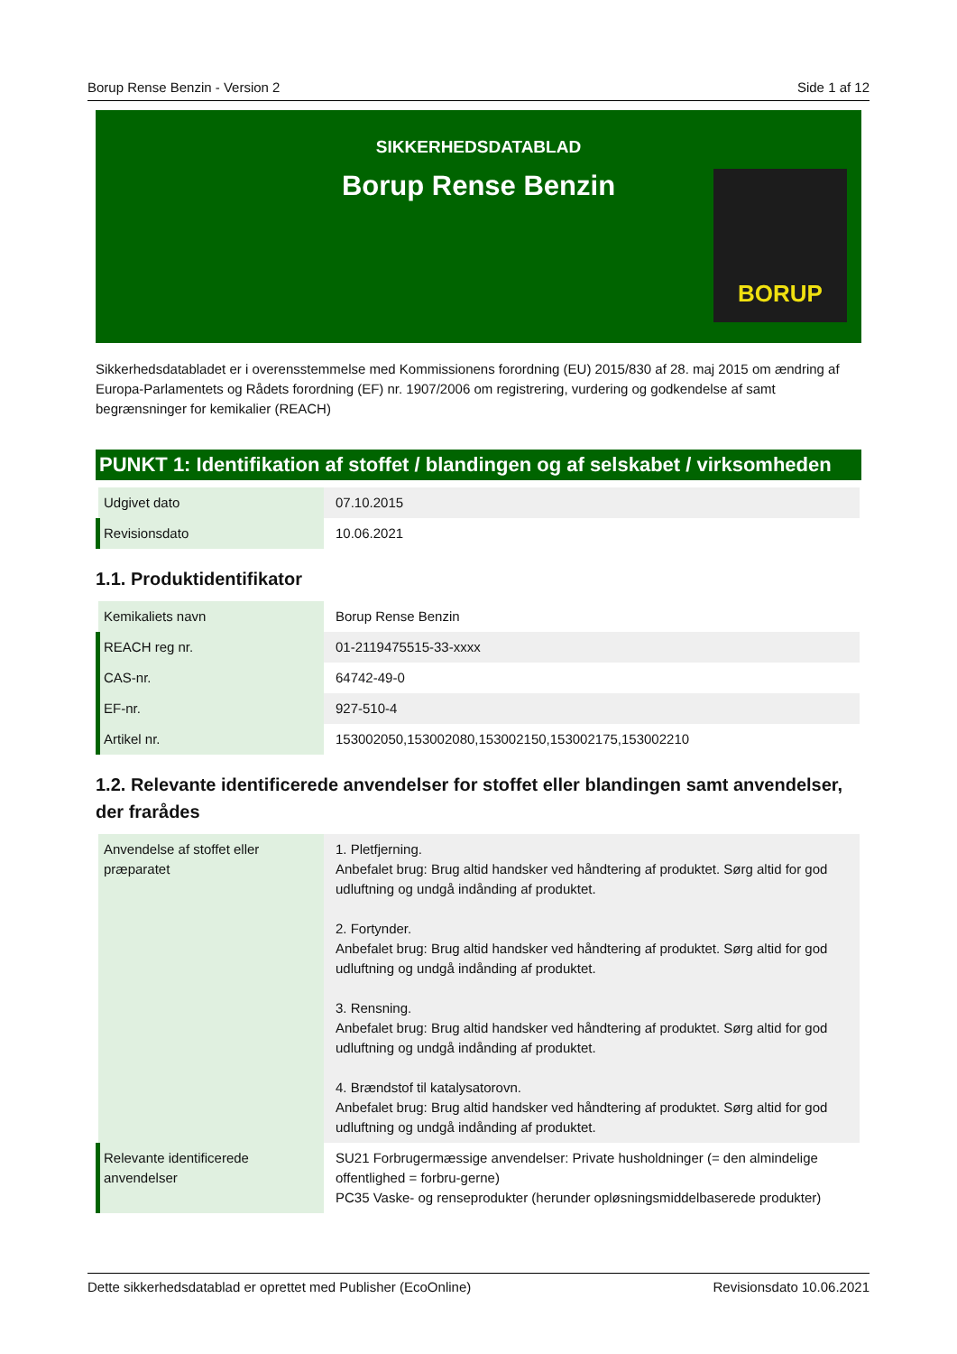Borup Rense Benzin - Version 2 Side 1 af 12
SIKKERHEDSDATABLAD
Borup Rense Benzin
BORUP
Sikkerhedsdatabladet er i overensstemmelse med Kommissionens forordning (EU) 2015/830 af 28. maj 2015 om ændring af Europa-Parlamentets og Rådets forordning (EF) nr. 1907/2006 om registrering, vurdering og godkendelse af samt begrænsninger for kemikalier (REACH)
PUNKT 1: Identifikation af stoffet / blandingen og af selskabet / virksomheden
| Udgivet dato | 07.10.2015 |
| Revisionsdato | 10.06.2021 |
1.1. Produktidentifikator
| Kemikaliets navn | Borup Rense Benzin |
| REACH reg nr. | 01-2119475515-33-xxxx |
| CAS-nr. | 64742-49-0 |
| EF-nr. | 927-510-4 |
| Artikel nr. | 153002050,153002080,153002150,153002175,153002210 |
1.2. Relevante identificerede anvendelser for stoffet eller blandingen samt anvendelser, der frarådes
| Anvendelse af stoffet eller præparatet | 1. Pletfjerning. Anbefalet brug: Brug altid handsker ved håndtering af produktet. Sørg altid for god udluftning og undgå indånding af produktet. 2. Fortynder. Anbefalet brug: Brug altid handsker ved håndtering af produktet. Sørg altid for god udluftning og undgå indånding af produktet. 3. Rensning. Anbefalet brug: Brug altid handsker ved håndtering af produktet. Sørg altid for god udluftning og undgå indånding af produktet. 4. Brændstof til katalysatorovn. Anbefalet brug: Brug altid handsker ved håndtering af produktet. Sørg altid for god udluftning og undgå indånding af produktet. |
| Relevante identificerede anvendelser | SU21 Forbrugermæssige anvendelser: Private husholdninger (= den almindelige offentlighed = forbru-gerne) PC35 Vaske- og renseprodukter (herunder opløsningsmiddelbaserede produkter) |
Dette sikkerhedsdatablad er oprettet med Publisher (EcoOnline) Revisionsdato 10.06.2021